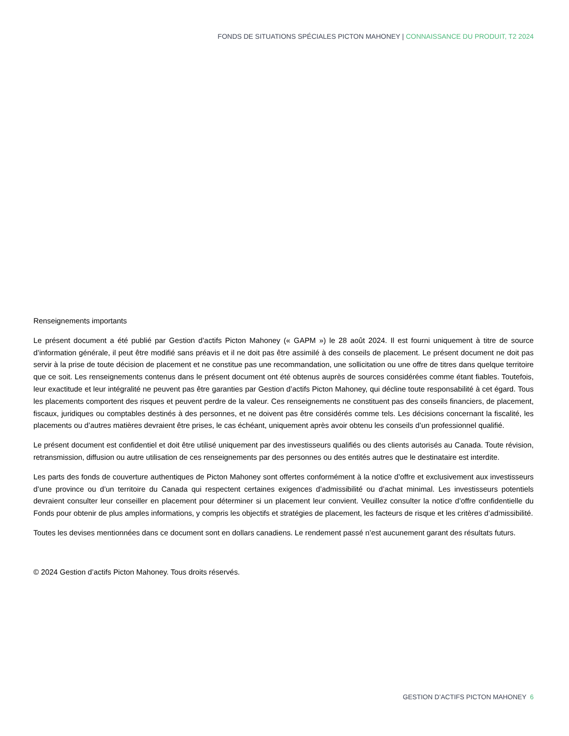FONDS DE SITUATIONS SPÉCIALES PICTON MAHONEY | CONNAISSANCE DU PRODUIT, T2 2024
Renseignements importants
Le présent document a été publié par Gestion d’actifs Picton Mahoney (« GAPM ») le 28 août 2024. Il est fourni uniquement à titre de source d’information générale, il peut être modifié sans préavis et il ne doit pas être assimilé à des conseils de placement. Le présent document ne doit pas servir à la prise de toute décision de placement et ne constitue pas une recommandation, une sollicitation ou une offre de titres dans quelque territoire que ce soit. Les renseignements contenus dans le présent document ont été obtenus auprès de sources considérées comme étant fiables. Toutefois, leur exactitude et leur intégralité ne peuvent pas être garanties par Gestion d’actifs Picton Mahoney, qui décline toute responsabilité à cet égard. Tous les placements comportent des risques et peuvent perdre de la valeur. Ces renseignements ne constituent pas des conseils financiers, de placement, fiscaux, juridiques ou comptables destinés à des personnes, et ne doivent pas être considérés comme tels. Les décisions concernant la fiscalité, les placements ou d’autres matières devraient être prises, le cas échéant, uniquement après avoir obtenu les conseils d’un professionnel qualifié.
Le présent document est confidentiel et doit être utilisé uniquement par des investisseurs qualifiés ou des clients autorisés au Canada. Toute révision, retransmission, diffusion ou autre utilisation de ces renseignements par des personnes ou des entités autres que le destinataire est interdite.
Les parts des fonds de couverture authentiques de Picton Mahoney sont offertes conformément à la notice d’offre et exclusivement aux investisseurs d’une province ou d’un territoire du Canada qui respectent certaines exigences d’admissibilité ou d’achat minimal. Les investisseurs potentiels devraient consulter leur conseiller en placement pour déterminer si un placement leur convient. Veuillez consulter la notice d’offre confidentielle du Fonds pour obtenir de plus amples informations, y compris les objectifs et stratégies de placement, les facteurs de risque et les critères d’admissibilité.
Toutes les devises mentionnées dans ce document sont en dollars canadiens. Le rendement passé n’est aucunement garant des résultats futurs.
© 2024 Gestion d’actifs Picton Mahoney. Tous droits réservés.
GESTION D’ACTIFS PICTON MAHONEY 6